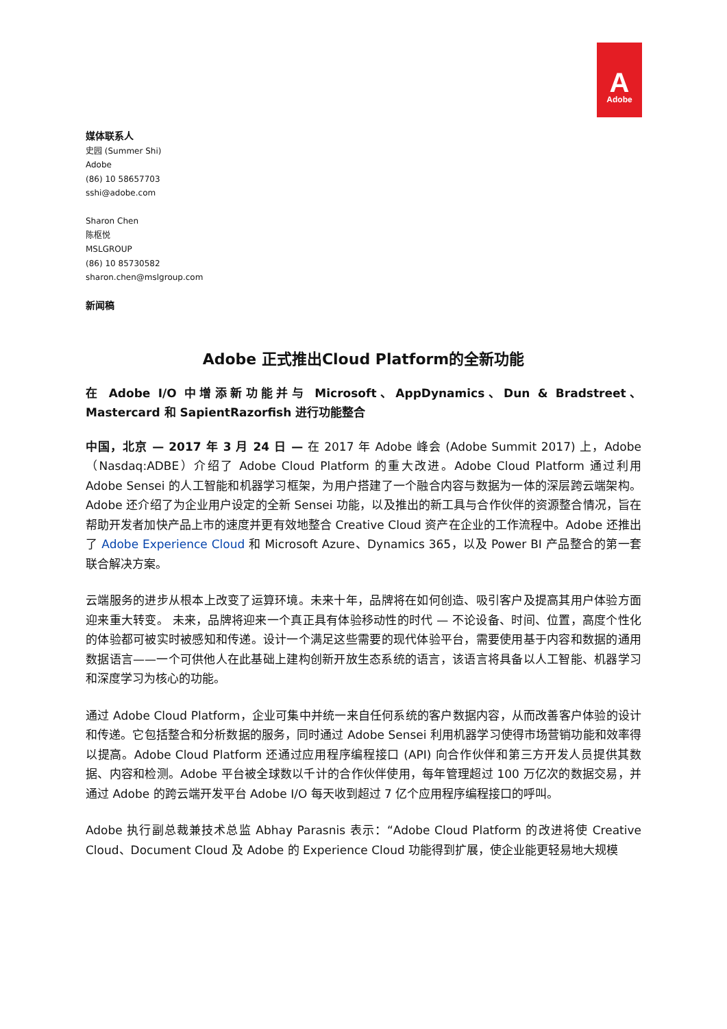A
Adobe
媒体联系人
史园 (Summer Shi)
Adobe
(86) 10 58657703
sshi@adobe.com
Sharon Chen
陈枢悦
MSLGROUP
(86) 10 85730582
sharon.chen@mslgroup.com
新闻稿
Adobe 正式推出Cloud Platform的全新功能
在 Adobe I/O 中增添新功能并与 Microsoft、AppDynamics、Dun & Bradstreet、Mastercard 和 SapientRazorfish 进行功能整合
中国，北京 — 2017 年 3 月 24 日 — 在 2017 年 Adobe 峰会 (Adobe Summit 2017) 上，Adobe（Nasdaq:ADBE）介绍了 Adobe Cloud Platform 的重大改进。Adobe Cloud Platform 通过利用 Adobe Sensei 的人工智能和机器学习框架，为用户搭建了一个融合内容与数据为一体的深层跨云端架构。Adobe 还介绍了为企业用户设定的全新 Sensei 功能，以及推出的新工具与合作伙伴的资源整合情况，旨在帮助开发者加快产品上市的速度并更有效地整合 Creative Cloud 资产在企业的工作流程中。Adobe 还推出了 Adobe Experience Cloud 和 Microsoft Azure、Dynamics 365，以及 Power BI 产品整合的第一套联合解决方案。
云端服务的进步从根本上改变了运算环境。未来十年，品牌将在如何创造、吸引客户及提高其用户体验方面迎来重大转变。 未来，品牌将迎来一个真正具有体验移动性的时代 — 不论设备、时间、位置，高度个性化的体验都可被实时被感知和传递。设计一个满足这些需要的现代体验平台，需要使用基于内容和数据的通用数据语言——一个可供他人在此基础上建构创新开放生态系统的语言，该语言将具备以人工智能、机器学习和深度学习为核心的功能。
通过 Adobe Cloud Platform，企业可集中并统一来自任何系统的客户数据内容，从而改善客户体验的设计和传递。它包括整合和分析数据的服务，同时通过 Adobe Sensei 利用机器学习使得市场营销功能和效率得以提高。Adobe Cloud Platform 还通过应用程序编程接口 (API) 向合作伙伴和第三方开发人员提供其数据、内容和检测。Adobe 平台被全球数以千计的合作伙伴使用，每年管理超过 100 万亿次的数据交易，并通过 Adobe 的跨云端开发平台 Adobe I/O 每天收到超过 7 亿个应用程序编程接口的呼叫。
Adobe 执行副总裁兼技术总监 Abhay Parasnis 表示：“Adobe Cloud Platform 的改进将使 Creative Cloud、Document Cloud 及 Adobe 的 Experience Cloud 功能得到扩展，使企业能更轻易地大规模